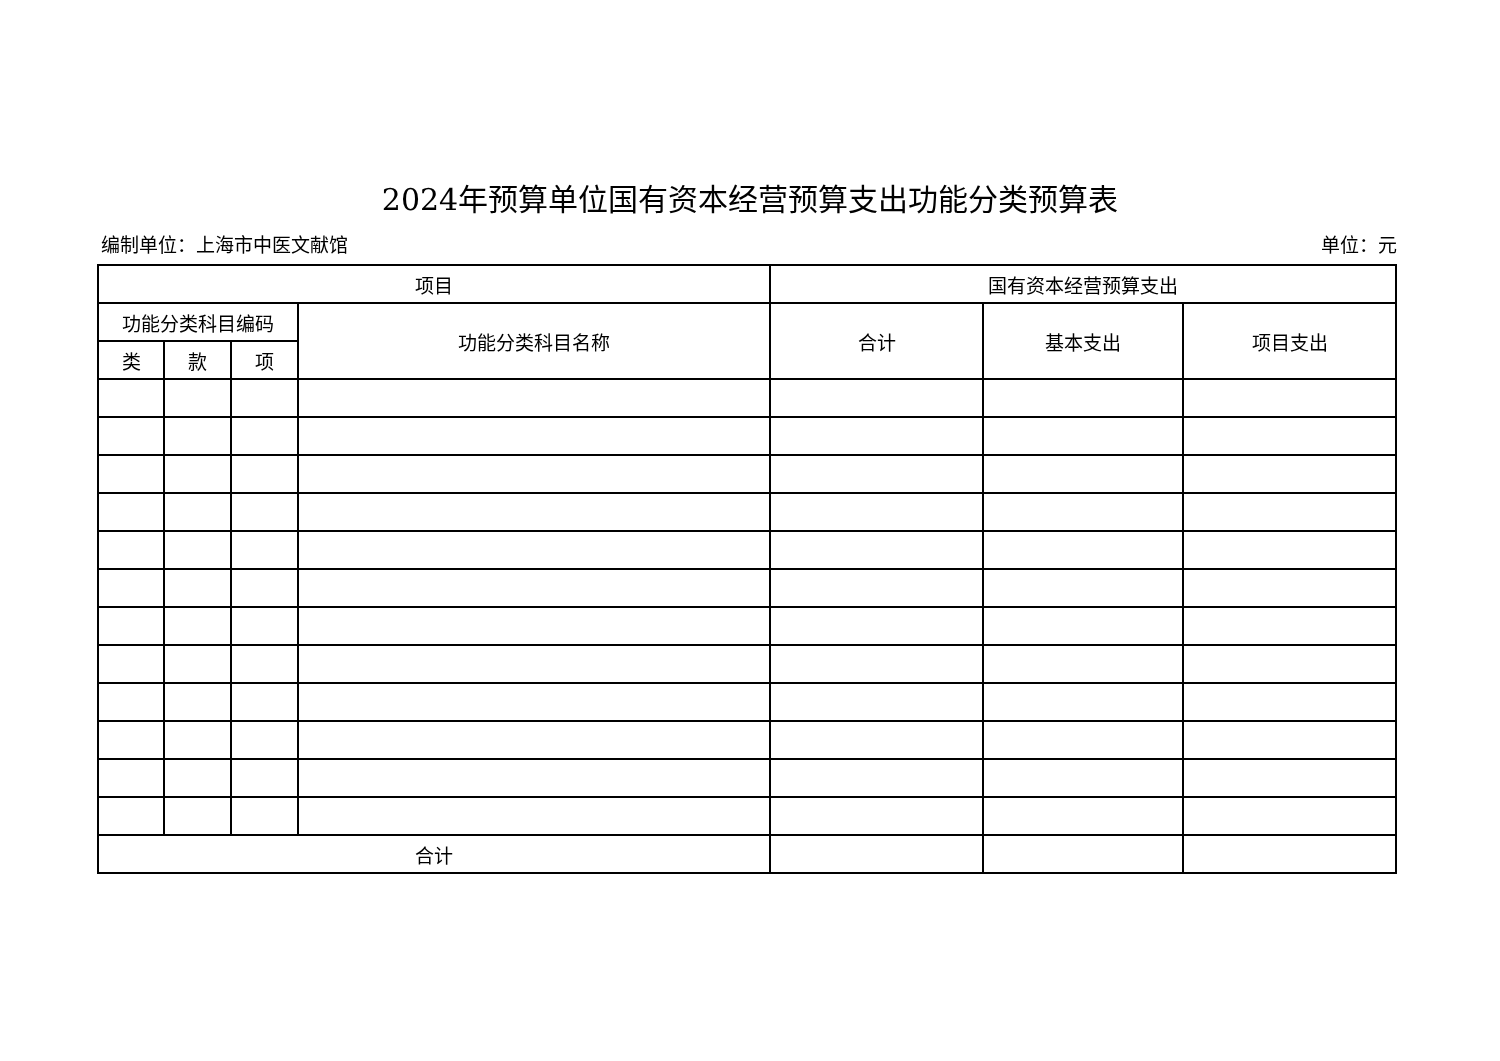2024年预算单位国有资本经营预算支出功能分类预算表
编制单位：上海市中医文献馆 单位：元
| 项目 | | | | 国有资本经营预算支出 | | |
| --- | --- | --- | --- | --- | --- | --- |
| 功能分类科目编码 | | | 功能分类科目名称 | 合计 | 基本支出 | 项目支出 |
| 类 | 款 | 项 | | | | |
| 合计 | | | | | | |